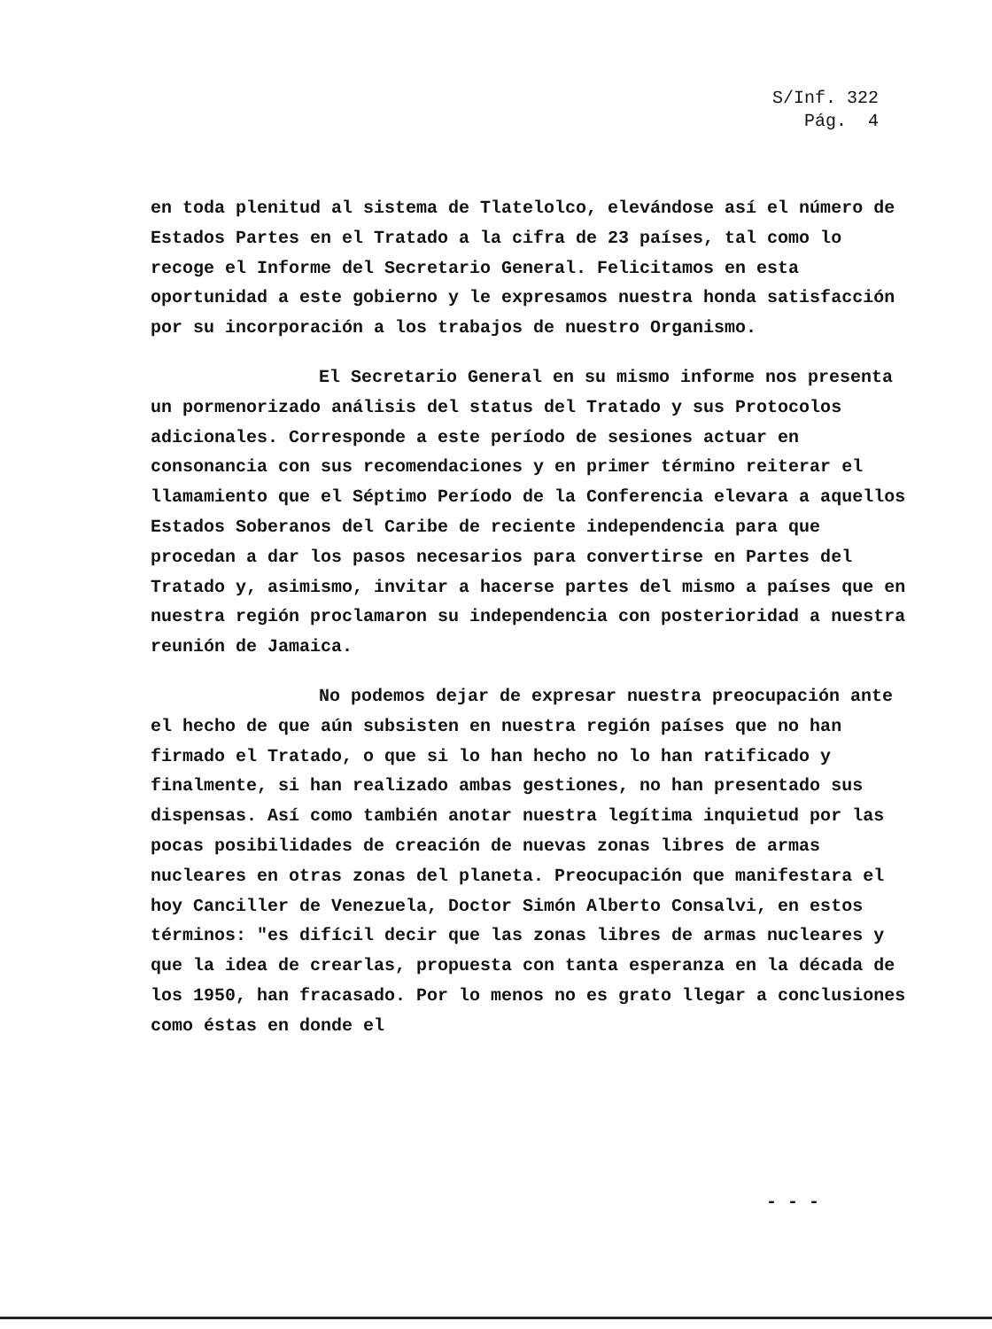S/Inf. 322
Pág. 4
en toda plenitud al sistema de Tlatelolco, elevándose así el número de Estados Partes en el Tratado a la cifra de 23 países, tal como lo recoge el Informe del Secretario General. Felicitamos en esta oportunidad a este gobierno y le expresamos nuestra honda satisfacción por su incorporación a los trabajos de nuestro Organismo.
El Secretario General en su mismo informe nos presenta un pormenorizado análisis del status del Tratado y sus Protocolos adicionales. Corresponde a este período de sesiones actuar en consonancia con sus recomendaciones y en primer término reiterar el llamamiento que el Séptimo Período de la Conferencia elevara a aquellos Estados Soberanos del Caribe de reciente independencia para que procedan a dar los pasos necesarios para convertirse en Partes del Tratado y, asimismo, invitar a hacerse partes del mismo a países que en nuestra región proclamaron su independencia con posterioridad a nuestra reunión de Jamaica.
No podemos dejar de expresar nuestra preocupación ante el hecho de que aún subsisten en nuestra región países que no han firmado el Tratado, o que si lo han hecho no lo han ratificado y finalmente, si han realizado ambas gestiones, no han presentado sus dispensas. Así como también anotar nuestra legítima inquietud por las pocas posibilidades de creación de nuevas zonas libres de armas nucleares en otras zonas del planeta. Preocupación que manifestara el hoy Canciller de Venezuela, Doctor Simón Alberto Consalvi, en estos términos: "es difícil decir que las zonas libres de armas nucleares y que la idea de crearlas, propuesta con tanta esperanza en la década de los 1950, han fracasado. Por lo menos no es grato llegar a conclusiones como éstas en donde el
- - -